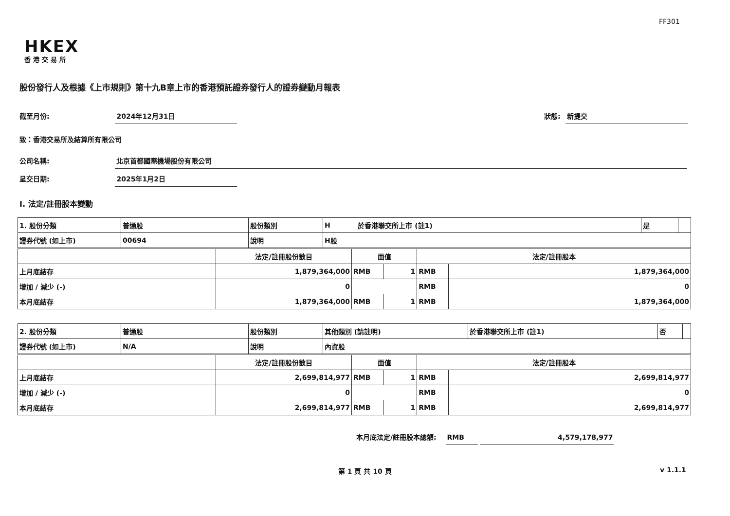FF301
HKEX
香港交易所
股份發行人及根據《上市規則》第十九B章上市的香港預託證券發行人的證券變動月報表
截至月份: 2024年12月31日 狀態: 新提交
致：香港交易所及結算所有限公司
公司名稱: 北京首都國際機場股份有限公司
呈交日期: 2025年1月2日
I. 法定/註冊股本變動
| 1. 股份分類 | 普通股 | 股份類別 | H | 於香港聯交所上市 (註1) | 是 | |
| 證券代號 (如上市) | 00694 | 說明 | H股 | | | |
| | 法定/註冊股份數目 | 面值 | | 法定/註冊股本 | |
| 上月底結存 | 1,879,364,000 | RMB | 1 | RMB | 1,879,364,000 |
| 增加 / 減少 (-) | 0 | | | RMB | 0 |
| 本月底結存 | 1,879,364,000 | RMB | 1 | RMB | 1,879,364,000 |
| 2. 股份分類 | 普通股 | 股份類別 | 其他類別 (請註明) | 於香港聯交所上市 (註1) | 否 | |
| 證券代號 (如上市) | N/A | 說明 | 內資股 | | | |
| | 法定/註冊股份數目 | 面值 | | 法定/註冊股本 | |
| 上月底結存 | 2,699,814,977 | RMB | 1 | RMB | 2,699,814,977 |
| 增加 / 減少 (-) | 0 | | | RMB | 0 |
| 本月底結存 | 2,699,814,977 | RMB | 1 | RMB | 2,699,814,977 |
本月底法定/註冊股本總額: RMB 4,579,178,977
第 1 頁 共 10 頁 v 1.1.1